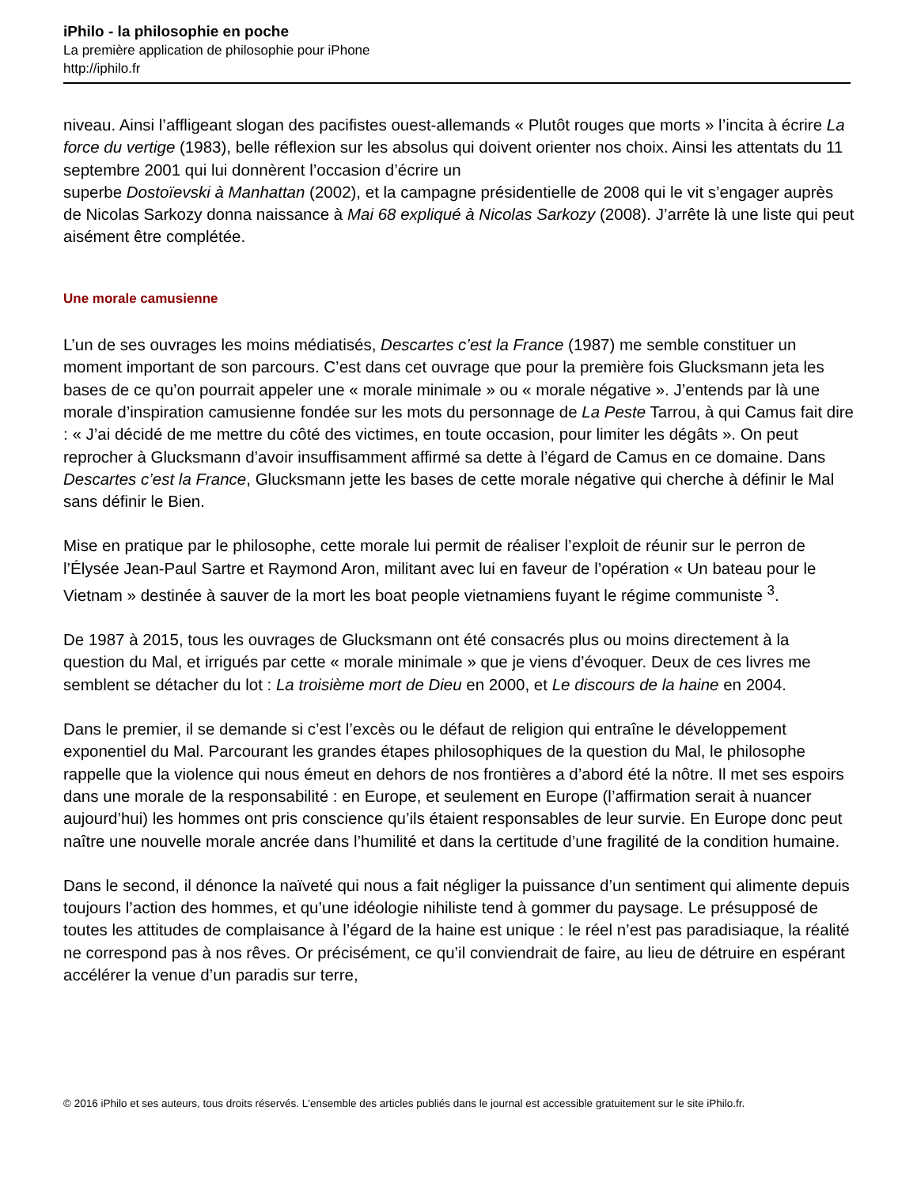iPhilo - la philosophie en poche
La première application de philosophie pour iPhone
http://iphilo.fr
niveau. Ainsi l’affligeant slogan des pacifistes ouest-allemands « Plutôt rouges que morts » l’incita à écrire La force du vertige (1983), belle réflexion sur les absolus qui doivent orienter nos choix. Ainsi les attentats du 11 septembre 2001 qui lui donnèrent l’occasion d’écrire un
superbe Dostoïevski à Manhattan (2002), et la campagne présidentielle de 2008 qui le vit s’engager auprès de Nicolas Sarkozy donna naissance à Mai 68 expliqué à Nicolas Sarkozy (2008). J’arrête là une liste qui peut aisément être complétée.
Une morale camusienne
L’un de ses ouvrages les moins médiatisés, Descartes c’est la France (1987) me semble constituer un moment important de son parcours. C’est dans cet ouvrage que pour la première fois Glucksmann jeta les bases de ce qu’on pourrait appeler une « morale minimale » ou « morale négative ». J’entends par là une morale d’inspiration camusienne fondée sur les mots du personnage de La Peste Tarrou, à qui Camus fait dire : « J’ai décidé de me mettre du côté des victimes, en toute occasion, pour limiter les dégâts ». On peut reprocher à Glucksmann d’avoir insuffisamment affirmé sa dette à l’égard de Camus en ce domaine. Dans Descartes c’est la France, Glucksmann jette les bases de cette morale négative qui cherche à définir le Mal sans définir le Bien.
Mise en pratique par le philosophe, cette morale lui permit de réaliser l’exploit de réunir sur le perron de l’Élysée Jean-Paul Sartre et Raymond Aron, militant avec lui en faveur de l’opération « Un bateau pour le Vietnam » destinée à sauver de la mort les boat people vietnamiens fuyant le régime communiste <sup>3</sup>.
De 1987 à 2015, tous les ouvrages de Glucksmann ont été consacrés plus ou moins directement à la question du Mal, et irrigués par cette « morale minimale » que je viens d’évoquer. Deux de ces livres me semblent se détacher du lot : La troisième mort de Dieu en 2000, et Le discours de la haine en 2004.
Dans le premier, il se demande si c’est l’excès ou le défaut de religion qui entraîne le développement exponentiel du Mal. Parcourant les grandes étapes philosophiques de la question du Mal, le philosophe rappelle que la violence qui nous émeut en dehors de nos frontières a d’abord été la nôtre. Il met ses espoirs dans une morale de la responsabilité : en Europe, et seulement en Europe (l’affirmation serait à nuancer aujourd’hui) les hommes ont pris conscience qu’ils étaient responsables de leur survie. En Europe donc peut naître une nouvelle morale ancrée dans l’humilité et dans la certitude d’une fragilité de la condition humaine.
Dans le second, il dénonce la naïveté qui nous a fait négliger la puissance d’un sentiment qui alimente depuis toujours l’action des hommes, et qu’une idéologie nihiliste tend à gommer du paysage. Le présupposé de toutes les attitudes de complaisance à l’égard de la haine est unique : le réel n’est pas paradisiaque, la réalité ne correspond pas à nos rêves. Or précisément, ce qu’il conviendrait de faire, au lieu de détruire en espérant accélérer la venue d’un paradis sur terre,
© 2016 iPhilo et ses auteurs, tous droits réservés. L'ensemble des articles publiés dans le journal est accessible gratuitement sur le site iPhilo.fr.